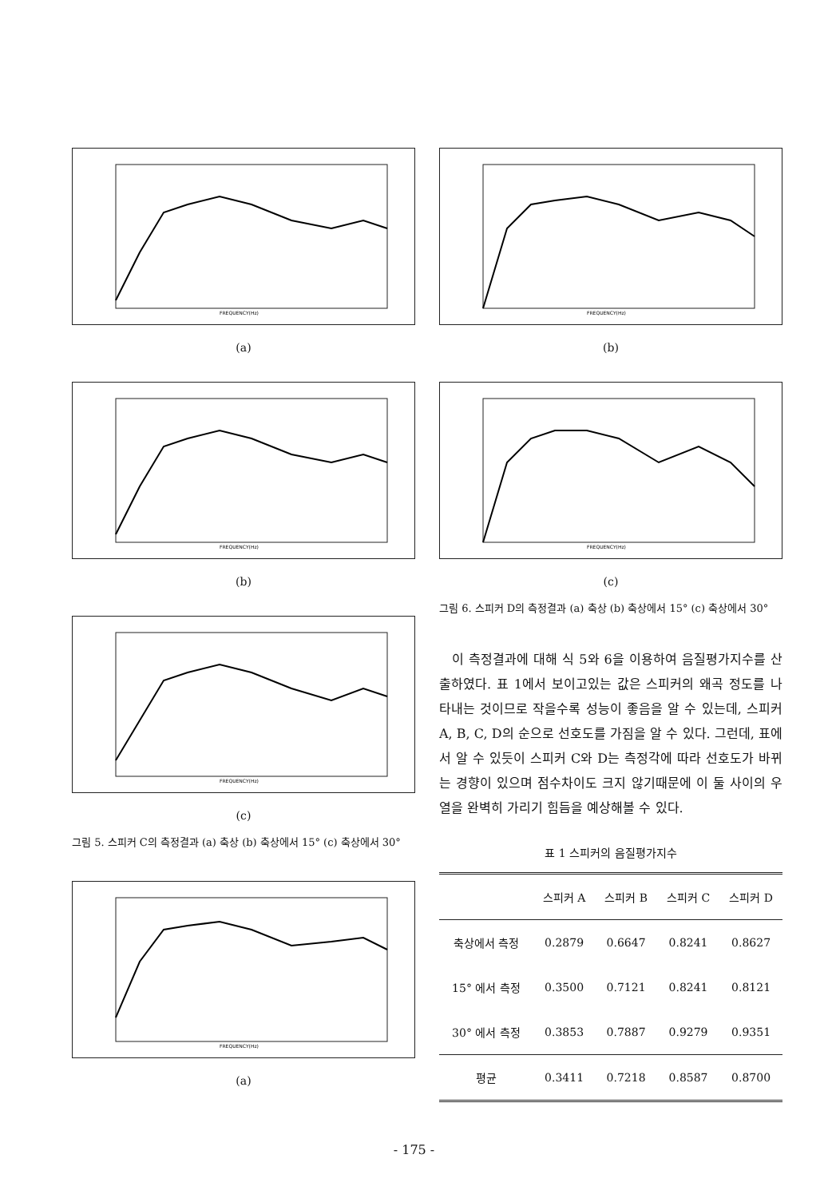FREQUENCY(Hz)
(a)
FREQUENCY(Hz)
(b)
FREQUENCY(Hz)
(c)
그림 5. 스피커 C의 측정결과 (a) 축상 (b) 축상에서 15° (c) 축상에서 30°
FREQUENCY(Hz)
(a)
FREQUENCY(Hz)
(b)
FREQUENCY(Hz)
(c)
그림 6. 스피커 D의 측정결과 (a) 축상 (b) 축상에서 15° (c) 축상에서 30°
이 측정결과에 대해 식 5와 6을 이용하여 음질평가지수를 산출하였다. 표 1에서 보이고있는 값은 스피커의 왜곡 정도를 나타내는 것이므로 작을수록 성능이 좋음을 알 수 있는데, 스피커 A, B, C, D의 순으로 선호도를 가짐을 알 수 있다. 그런데, 표에서 알 수 있듯이 스피커 C와 D는 측정각에 따라 선호도가 바뀌는 경향이 있으며 점수차이도 크지 않기때문에 이 둘 사이의 우열을 완벽히 가리기 힘듬을 예상해볼 수 있다.
표 1 스피커의 음질평가지수
| | 스피커 A | 스피커 B | 스피커 C | 스피커 D |
| --- | --- | --- | --- | --- |
| 축상에서 측정 | 0.2879 | 0.6647 | 0.8241 | 0.8627 |
| 15° 에서 측정 | 0.3500 | 0.7121 | 0.8241 | 0.8121 |
| 30° 에서 측정 | 0.3853 | 0.7887 | 0.9279 | 0.9351 |
| 평균 | 0.3411 | 0.7218 | 0.8587 | 0.8700 |
- 175 -